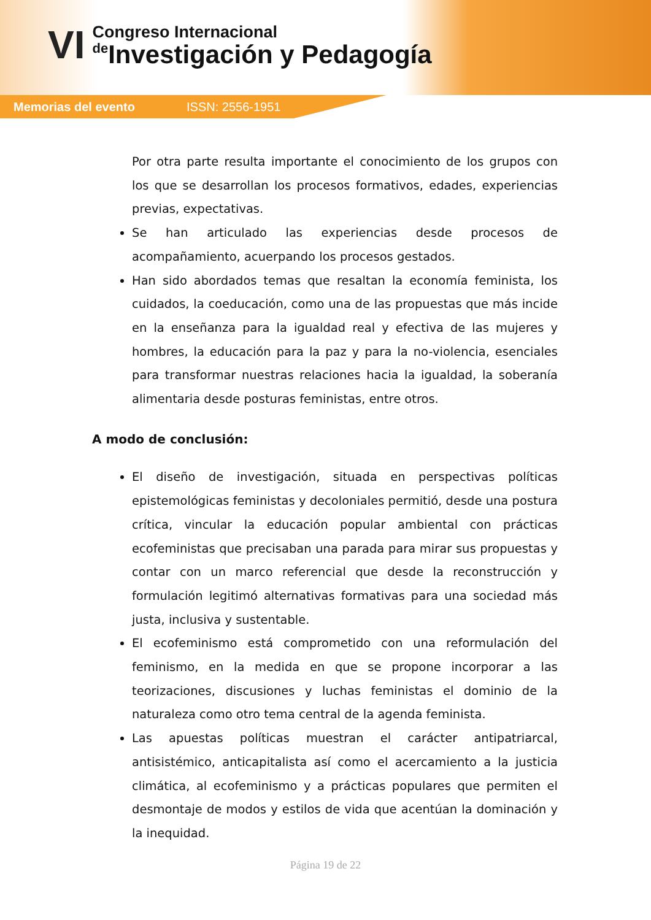VI
Congreso Internacional
de Investigación y Pedagogía
Memorias del evento ISSN: 2556-1951
Por otra parte resulta importante el conocimiento de los grupos con los que se desarrollan los procesos formativos, edades, experiencias previas, expectativas.
Se han articulado las experiencias desde procesos de acompañamiento, acuerpando los procesos gestados.
Han sido abordados temas que resaltan la economía feminista, los cuidados, la coeducación, como una de las propuestas que más incide en la enseñanza para la igualdad real y efectiva de las mujeres y hombres, la educación para la paz y para la no-violencia, esenciales para transformar nuestras relaciones hacia la igualdad, la soberanía alimentaria desde posturas feministas, entre otros.
A modo de conclusión:
El diseño de investigación, situada en perspectivas políticas epistemológicas feministas y decoloniales permitió, desde una postura crítica, vincular la educación popular ambiental con prácticas ecofeministas que precisaban una parada para mirar sus propuestas y contar con un marco referencial que desde la reconstrucción y formulación legitimó alternativas formativas para una sociedad más justa, inclusiva y sustentable.
El ecofeminismo está comprometido con una reformulación del feminismo, en la medida en que se propone incorporar a las teorizaciones, discusiones y luchas feministas el dominio de la naturaleza como otro tema central de la agenda feminista.
Las apuestas políticas muestran el carácter antipatriarcal, antisistémico, anticapitalista así como el acercamiento a la justicia climática, al ecofeminismo y a prácticas populares que permiten el desmontaje de modos y estilos de vida que acentúan la dominación y la inequidad.
Página 19 de 22